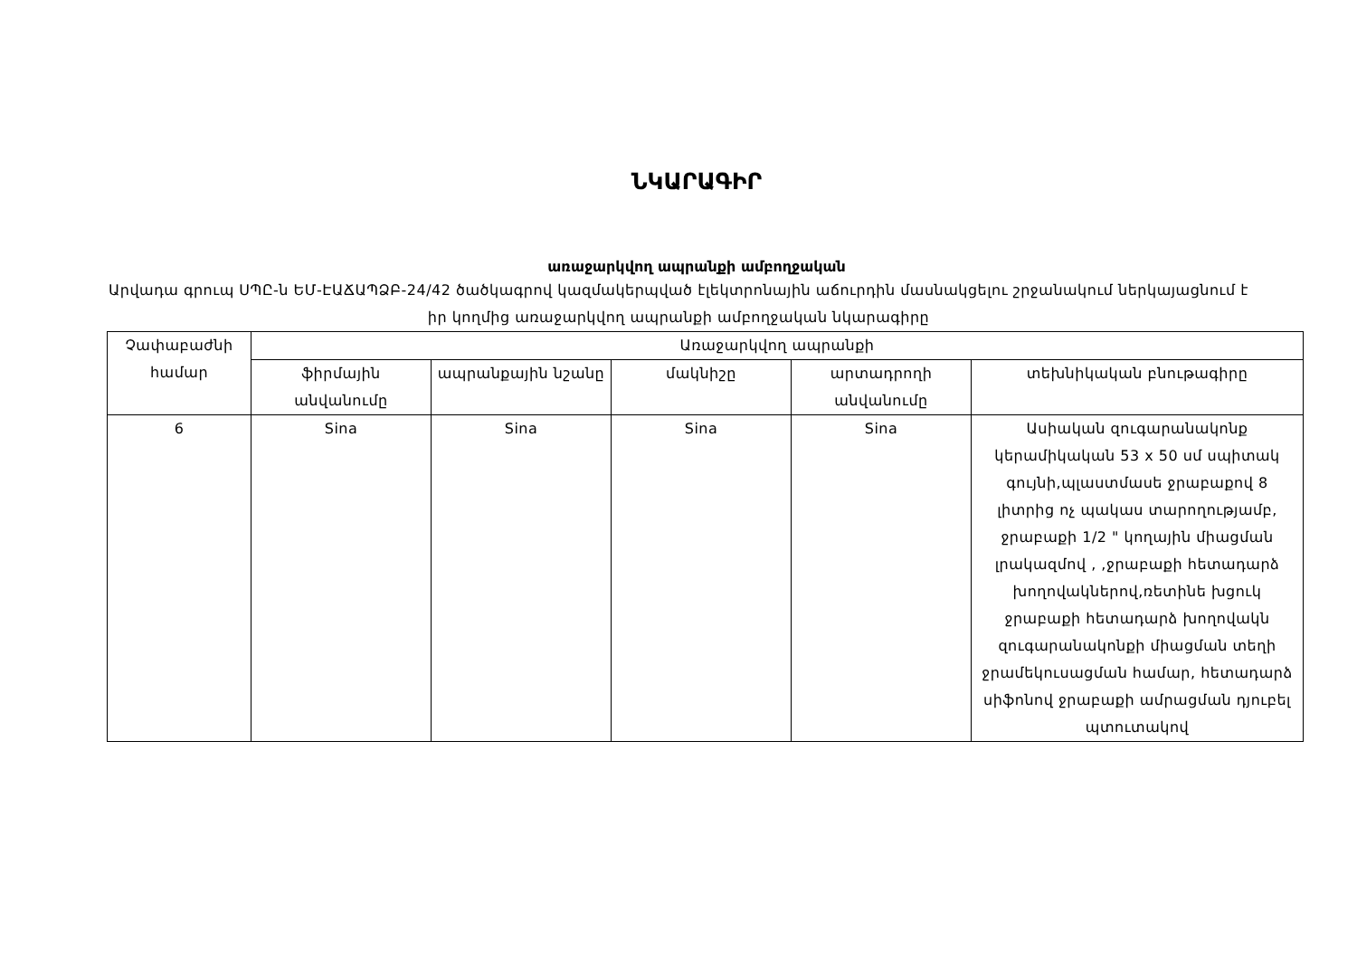ՆԿԱՐԱԳԻՐ
առաջարկվող ապրանքի ամբողջական
Արվադա գրուպ ՍՊԸ-ն ԵՄ-ԷԱՃԱՊՁԲ-24/42 ծածկագրով կազմակերպված էլեկտրոնային աճուրդին մասնակցելու շրջանակում ներկայացնում է իր կողմից առաջարկվող ապրանքի ամբողջական նկարագիրը
| Չափաբաժնի համար | Առաջարկվող ապրանքի | | | | |
| --- | --- | --- | --- | --- | --- |
| | ֆիրմային անվանումը | ապրանքային նշանը | մակնիշը | արտադրողի անվանումը | տեխնիկական բնութագիրը |
| 6 | Sina | Sina | Sina | Sina | Ասիական զուգարանակոնք կերամիկական 53 x 50 սմ սպիտակ գույնի,պլաստմասե ջրաբաքով 8 լիտրից ոչ պակաս տարողությամբ, ջրաբաքի 1/2 " կողային միացման լրակազմով , ,ջրաբաքի հետադարձ խողովակներով,ռետինե խցուկ ջրաբաքի հետադարձ խողովակն զուգարանակոնքի միացման տեղի ջրամեկուսացման համար, հետադարձ սիֆոնով ջրաբաքի ամրացման դյուբել պտուտակով |